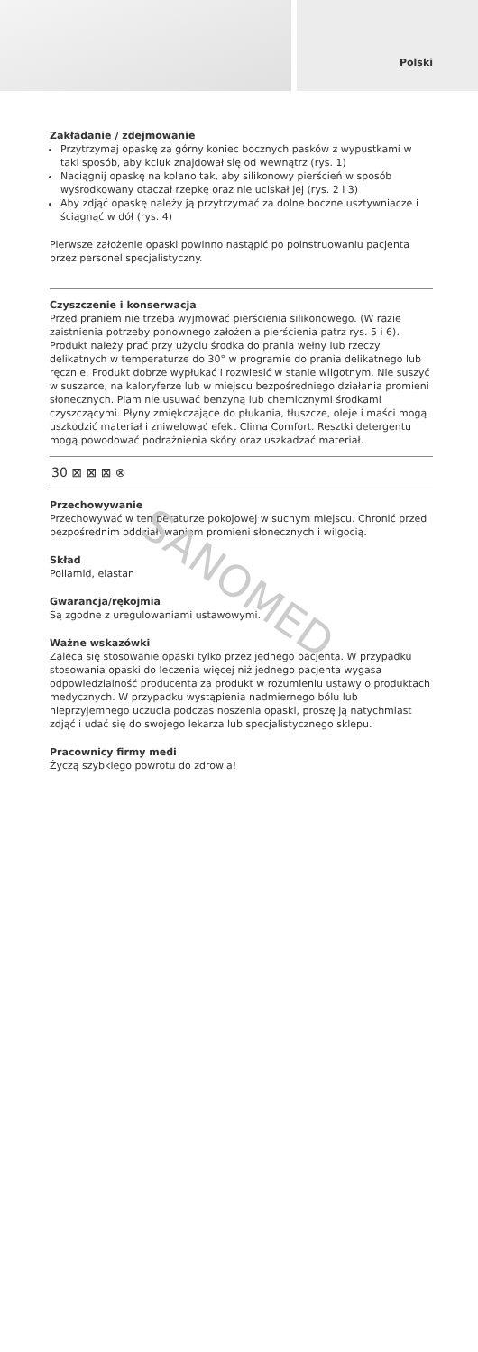Polski
Zakładanie / zdejmowanie
Przytrzymaj opaskę za górny koniec bocznych pasków z wypustkami w taki sposób, aby kciuk znajdował się od wewnątrz (rys. 1)
Naciągnij opaskę na kolano tak, aby silikonowy pierścień w sposób wyśrodkowany otaczał rzepkę oraz nie uciskał jej (rys. 2 i 3)
Aby zdjąć opaskę należy ją przytrzymać za dolne boczne usztywniacze i ściągnąć w dół (rys. 4)
Pierwsze założenie opaski powinno nastąpić po poinstruowaniu pacjenta przez personel specjalistyczny.
Czyszczenie i konserwacja
Przed praniem nie trzeba wyjmować pierścienia silikonowego. (W razie zaistnienia potrzeby ponownego założenia pierścienia patrz rys. 5 i 6). Produkt należy prać przy użyciu środka do prania wełny lub rzeczy delikatnych w temperaturze do 30° w programie do prania delikatnego lub ręcznie. Produkt dobrze wypłukać i rozwiesić w stanie wilgotnym. Nie suszyć w suszarce, na kaloryferze lub w miejscu bezpośredniego działania promieni słonecznych. Plam nie usuwać benzyną lub chemicznymi środkami czyszczącymi. Płyny zmiękczające do płukania, tłuszcze, oleje i maści mogą uszkodzić materiał i zniwelować efekt Clima Comfort. Resztki detergentu mogą powodować podrażnienia skóry oraz uszkadzać materiał.
30 ⊠ ⊠ ⊠ ⊗
Przechowywanie
Przechowywać w temperaturze pokojowej w suchym miejscu. Chronić przed bezpośrednim oddziaływaniem promieni słonecznych i wilgocią.
Skład
Poliamid, elastan
Gwarancja/rękojmia
Są zgodne z uregulowaniami ustawowymi.
Ważne wskazówki
Zaleca się stosowanie opaski tylko przez jednego pacjenta. W przypadku stosowania opaski do leczenia więcej niż jednego pacjenta wygasa odpowiedzialność producenta za produkt w rozumieniu ustawy o produktach medycznych. W przypadku wystąpienia nadmiernego bólu lub nieprzyjemnego uczucia podczas noszenia opaski, proszę ją natychmiast zdjąć i udać się do swojego lekarza lub specjalistycznego sklepu.
Pracownicy firmy medi
Życzą szybkiego powrotu do zdrowia!
SANOMED